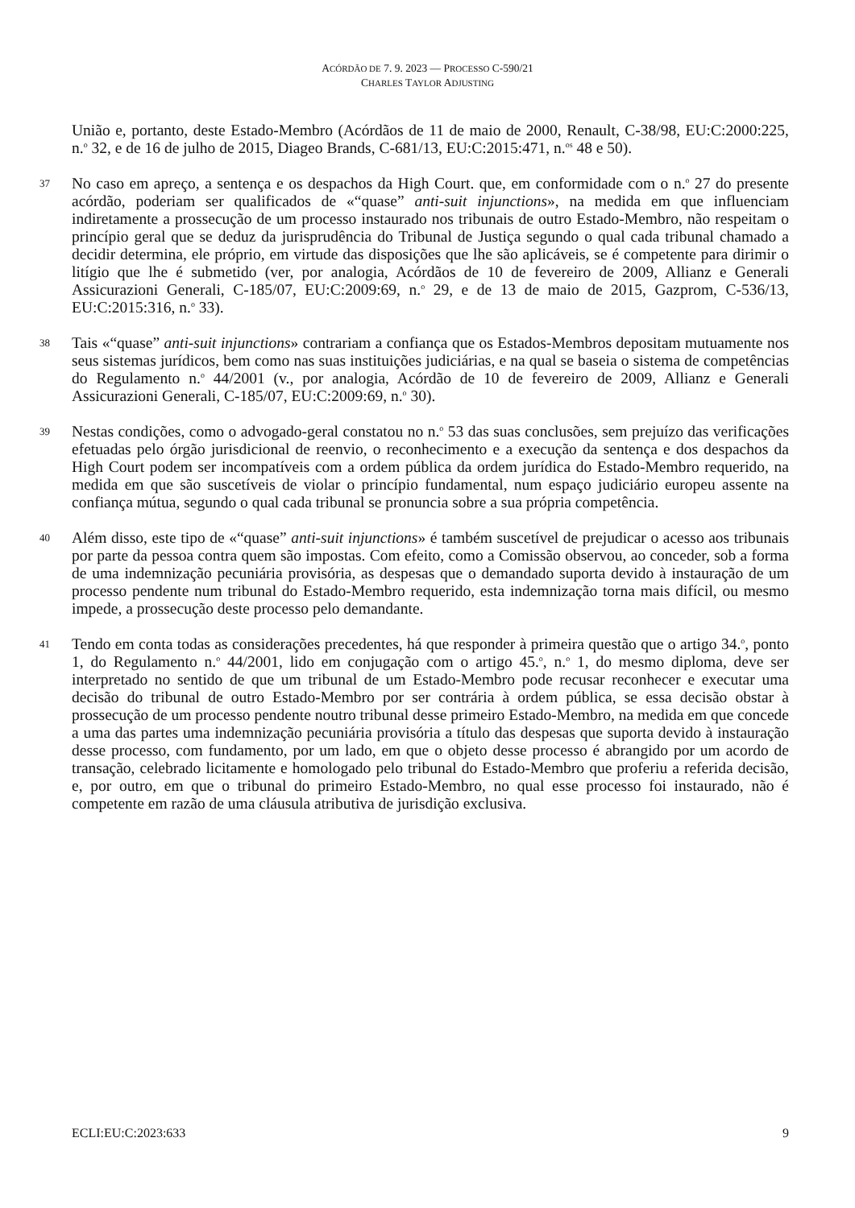ACÓRDÃO DE 7. 9. 2023 — PROCESSO C-590/21
CHARLES TAYLOR ADJUSTING
União e, portanto, deste Estado-Membro (Acórdãos de 11 de maio de 2000, Renault, C-38/98, EU:C:2000:225, n.<sup>o</sup> 32, e de 16 de julho de 2015, Diageo Brands, C-681/13, EU:C:2015:471, n.<sup>os</sup> 48 e 50).
37
No caso em apreço, a sentença e os despachos da High Court. que, em conformidade com o n.<sup>o</sup> 27 do presente acórdão, poderiam ser qualificados de «“quase” anti-suit injunctions», na medida em que influenciam indiretamente a prossecução de um processo instaurado nos tribunais de outro Estado-Membro, não respeitam o princípio geral que se deduz da jurisprudência do Tribunal de Justiça segundo o qual cada tribunal chamado a decidir determina, ele próprio, em virtude das disposições que lhe são aplicáveis, se é competente para dirimir o litígio que lhe é submetido (ver, por analogia, Acórdãos de 10 de fevereiro de 2009, Allianz e Generali Assicurazioni Generali, C-185/07, EU:C:2009:69, n.<sup>o</sup> 29, e de 13 de maio de 2015, Gazprom, C-536/13, EU:C:2015:316, n.<sup>o</sup> 33).
38
Tais «“quase” anti-suit injunctions» contrariam a confiança que os Estados-Membros depositam mutuamente nos seus sistemas jurídicos, bem como nas suas instituições judiciárias, e na qual se baseia o sistema de competências do Regulamento n.<sup>o</sup> 44/2001 (v., por analogia, Acórdão de 10 de fevereiro de 2009, Allianz e Generali Assicurazioni Generali, C-185/07, EU:C:2009:69, n.<sup>o</sup> 30).
39
Nestas condições, como o advogado-geral constatou no n.<sup>o</sup> 53 das suas conclusões, sem prejuízo das verificações efetuadas pelo órgão jurisdicional de reenvio, o reconhecimento e a execução da sentença e dos despachos da High Court podem ser incompatíveis com a ordem pública da ordem jurídica do Estado-Membro requerido, na medida em que são suscetíveis de violar o princípio fundamental, num espaço judiciário europeu assente na confiança mútua, segundo o qual cada tribunal se pronuncia sobre a sua própria competência.
40
Além disso, este tipo de «“quase” anti-suit injunctions» é também suscetível de prejudicar o acesso aos tribunais por parte da pessoa contra quem são impostas. Com efeito, como a Comissão observou, ao conceder, sob a forma de uma indemnização pecuniária provisória, as despesas que o demandado suporta devido à instauração de um processo pendente num tribunal do Estado-Membro requerido, esta indemnização torna mais difícil, ou mesmo impede, a prossecução deste processo pelo demandante.
41
Tendo em conta todas as considerações precedentes, há que responder à primeira questão que o artigo 34.<sup>o</sup>, ponto 1, do Regulamento n.<sup>o</sup> 44/2001, lido em conjugação com o artigo 45.<sup>o</sup>, n.<sup>o</sup> 1, do mesmo diploma, deve ser interpretado no sentido de que um tribunal de um Estado-Membro pode recusar reconhecer e executar uma decisão do tribunal de outro Estado-Membro por ser contrária à ordem pública, se essa decisão obstar à prossecução de um processo pendente noutro tribunal desse primeiro Estado-Membro, na medida em que concede a uma das partes uma indemnização pecuniária provisória a título das despesas que suporta devido à instauração desse processo, com fundamento, por um lado, em que o objeto desse processo é abrangido por um acordo de transação, celebrado licitamente e homologado pelo tribunal do Estado-Membro que proferiu a referida decisão, e, por outro, em que o tribunal do primeiro Estado-Membro, no qual esse processo foi instaurado, não é competente em razão de uma cláusula atributiva de jurisdição exclusiva.
ECLI:EU:C:2023:633 9